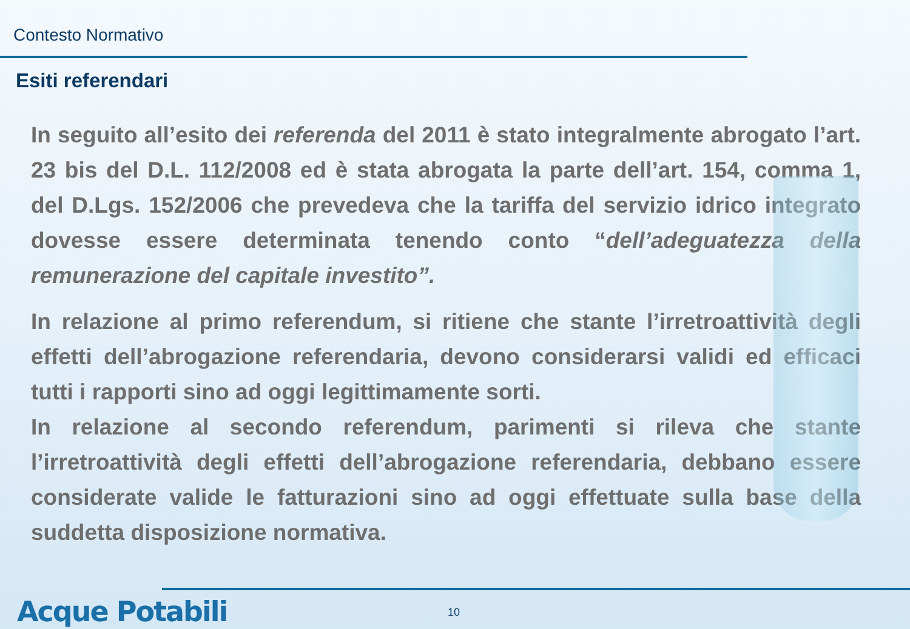Contesto Normativo
Esiti referendari
In seguito all’esito dei referenda del 2011 è stato integralmente abrogato l’art. 23 bis del D.L. 112/2008 ed è stata abrogata la parte dell’art. 154, comma 1, del D.Lgs. 152/2006 che prevedeva che la tariffa del servizio idrico integrato dovesse essere determinata tenendo conto “dell’adeguatezza della remunerazione del capitale investito”.
In relazione al primo referendum, si ritiene che stante l’irretroattività degli effetti dell’abrogazione referendaria, devono considerarsi validi ed efficaci tutti i rapporti sino ad oggi legittimamente sorti.
In relazione al secondo referendum, parimenti si rileva che stante l’irretroattività degli effetti dell’abrogazione referendaria, debbano essere considerate valide le fatturazioni sino ad oggi effettuate sulla base della suddetta disposizione normativa.
Acque Potabili 10